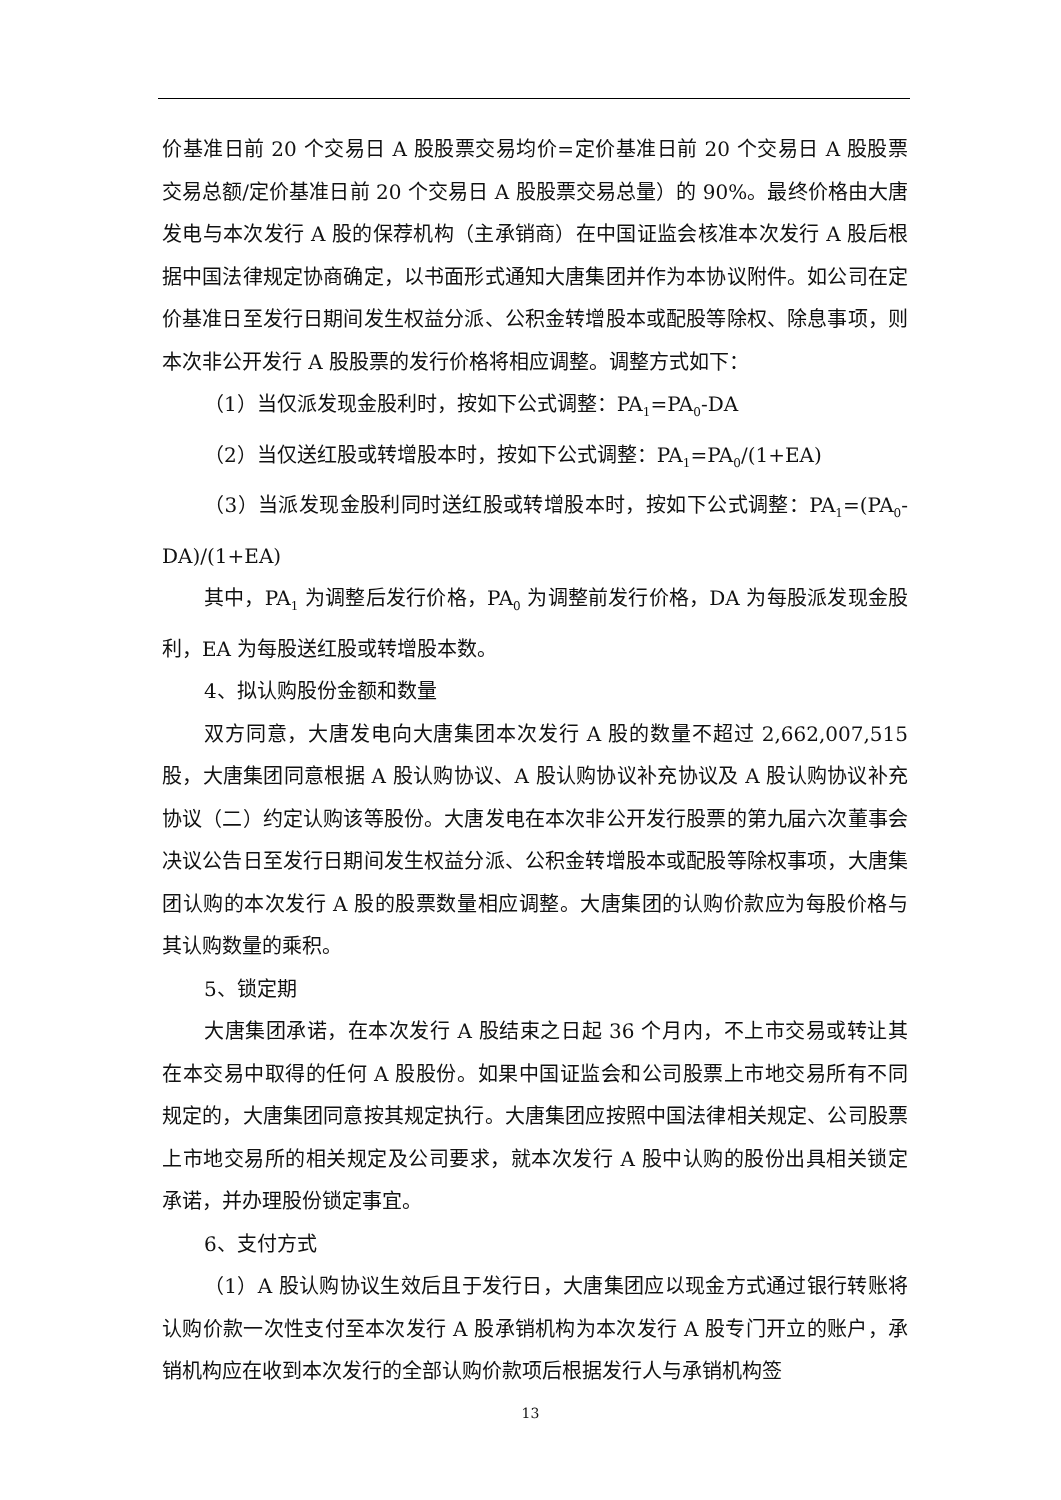价基准日前 20 个交易日 A 股股票交易均价=定价基准日前 20 个交易日 A 股股票交易总额/定价基准日前 20 个交易日 A 股股票交易总量）的 90%。最终价格由大唐发电与本次发行 A 股的保荐机构（主承销商）在中国证监会核准本次发行 A 股后根据中国法律规定协商确定，以书面形式通知大唐集团并作为本协议附件。如公司在定价基准日至发行日期间发生权益分派、公积金转增股本或配股等除权、除息事项，则本次非公开发行 A 股股票的发行价格将相应调整。调整方式如下：
（1）当仅派发现金股利时，按如下公式调整：PA<sub>1</sub>=PA<sub>0</sub>-DA
（2）当仅送红股或转增股本时，按如下公式调整：PA<sub>1</sub>=PA<sub>0</sub>/(1+EA)
（3）当派发现金股利同时送红股或转增股本时，按如下公式调整：PA<sub>1</sub>=(PA<sub>0</sub>-DA)/(1+EA)
其中，PA<sub>1</sub> 为调整后发行价格，PA<sub>0</sub> 为调整前发行价格，DA 为每股派发现金股利，EA 为每股送红股或转增股本数。
4、拟认购股份金额和数量
双方同意，大唐发电向大唐集团本次发行 A 股的数量不超过 2,662,007,515 股，大唐集团同意根据 A 股认购协议、A 股认购协议补充协议及 A 股认购协议补充协议（二）约定认购该等股份。大唐发电在本次非公开发行股票的第九届六次董事会决议公告日至发行日期间发生权益分派、公积金转增股本或配股等除权事项，大唐集团认购的本次发行 A 股的股票数量相应调整。大唐集团的认购价款应为每股价格与其认购数量的乘积。
5、锁定期
大唐集团承诺，在本次发行 A 股结束之日起 36 个月内，不上市交易或转让其在本交易中取得的任何 A 股股份。如果中国证监会和公司股票上市地交易所有不同规定的，大唐集团同意按其规定执行。大唐集团应按照中国法律相关规定、公司股票上市地交易所的相关规定及公司要求，就本次发行 A 股中认购的股份出具相关锁定承诺，并办理股份锁定事宜。
6、支付方式
（1）A 股认购协议生效后且于发行日，大唐集团应以现金方式通过银行转账将认购价款一次性支付至本次发行 A 股承销机构为本次发行 A 股专门开立的账户，承销机构应在收到本次发行的全部认购价款项后根据发行人与承销机构签
13